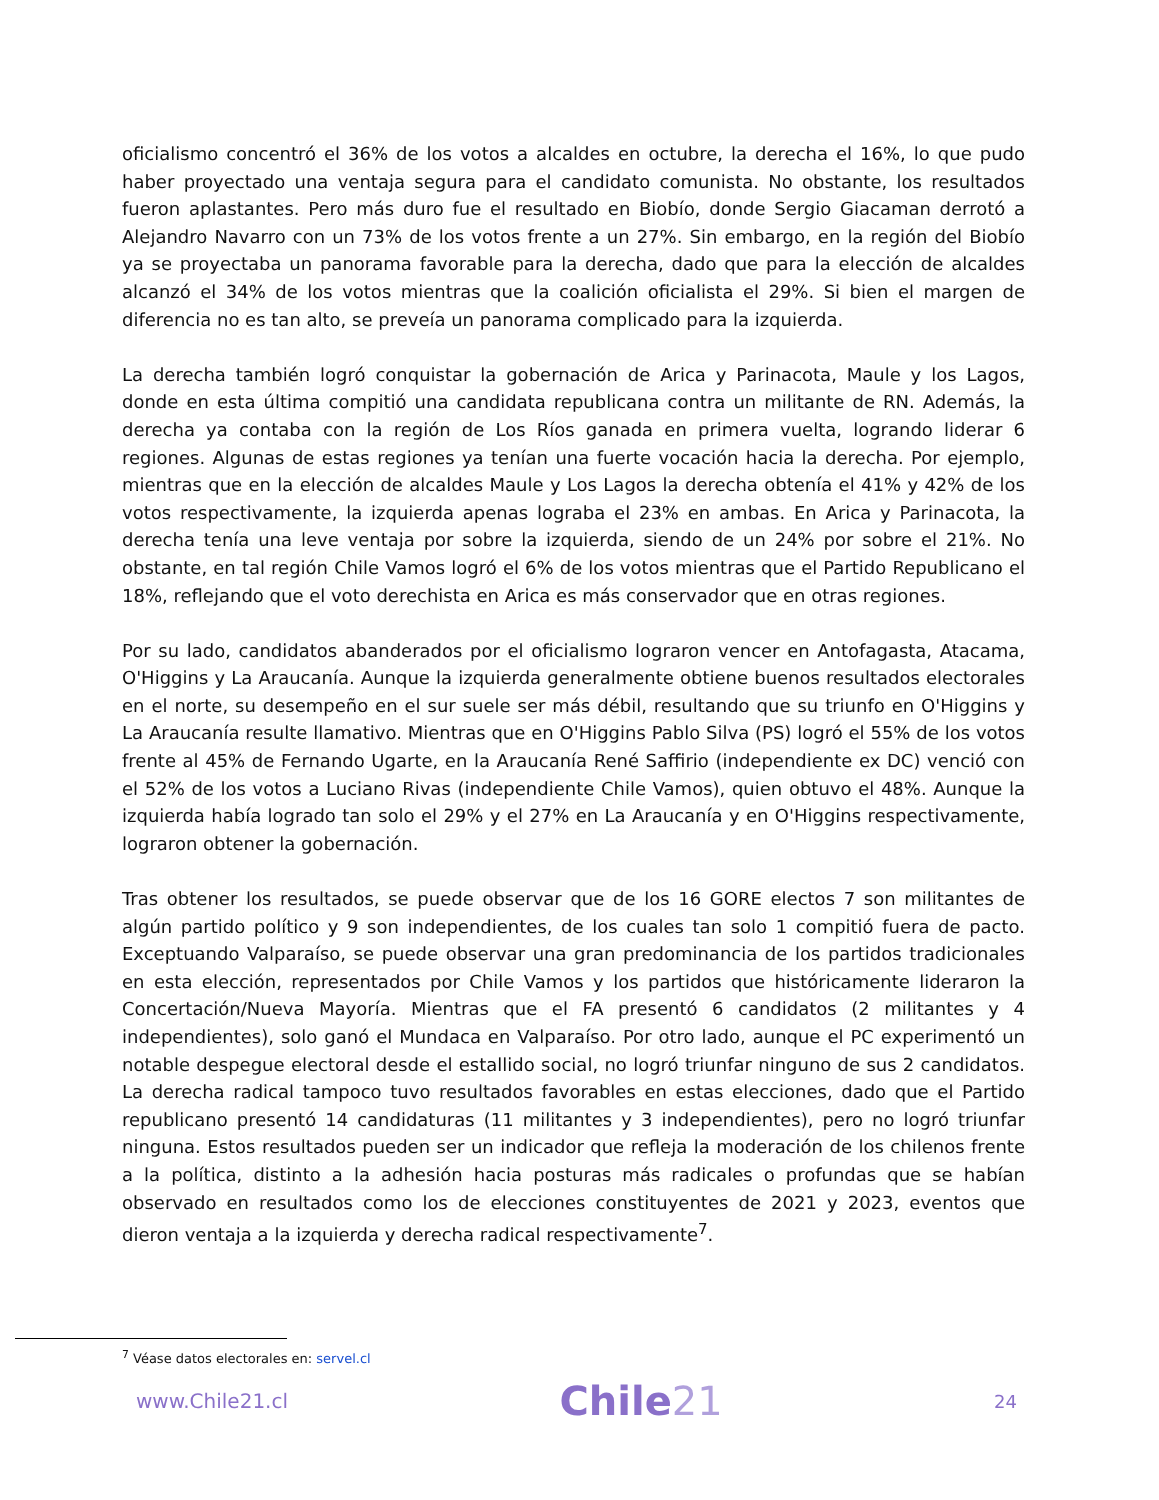oficialismo concentró el 36% de los votos a alcaldes en octubre, la derecha el 16%, lo que pudo haber proyectado una ventaja segura para el candidato comunista. No obstante, los resultados fueron aplastantes. Pero más duro fue el resultado en Biobío, donde Sergio Giacaman derrotó a Alejandro Navarro con un 73% de los votos frente a un 27%. Sin embargo, en la región del Biobío ya se proyectaba un panorama favorable para la derecha, dado que para la elección de alcaldes alcanzó el 34% de los votos mientras que la coalición oficialista el 29%. Si bien el margen de diferencia no es tan alto, se preveía un panorama complicado para la izquierda.
La derecha también logró conquistar la gobernación de Arica y Parinacota, Maule y los Lagos, donde en esta última compitió una candidata republicana contra un militante de RN. Además, la derecha ya contaba con la región de Los Ríos ganada en primera vuelta, logrando liderar 6 regiones. Algunas de estas regiones ya tenían una fuerte vocación hacia la derecha. Por ejemplo, mientras que en la elección de alcaldes Maule y Los Lagos la derecha obtenía el 41% y 42% de los votos respectivamente, la izquierda apenas lograba el 23% en ambas. En Arica y Parinacota, la derecha tenía una leve ventaja por sobre la izquierda, siendo de un 24% por sobre el 21%. No obstante, en tal región Chile Vamos logró el 6% de los votos mientras que el Partido Republicano el 18%, reflejando que el voto derechista en Arica es más conservador que en otras regiones.
Por su lado, candidatos abanderados por el oficialismo lograron vencer en Antofagasta, Atacama, O'Higgins y La Araucanía. Aunque la izquierda generalmente obtiene buenos resultados electorales en el norte, su desempeño en el sur suele ser más débil, resultando que su triunfo en O'Higgins y La Araucanía resulte llamativo. Mientras que en O'Higgins Pablo Silva (PS) logró el 55% de los votos frente al 45% de Fernando Ugarte, en la Araucanía René Saffirio (independiente ex DC) venció con el 52% de los votos a Luciano Rivas (independiente Chile Vamos), quien obtuvo el 48%. Aunque la izquierda había logrado tan solo el 29% y el 27% en La Araucanía y en O'Higgins respectivamente, lograron obtener la gobernación.
Tras obtener los resultados, se puede observar que de los 16 GORE electos 7 son militantes de algún partido político y 9 son independientes, de los cuales tan solo 1 compitió fuera de pacto. Exceptuando Valparaíso, se puede observar una gran predominancia de los partidos tradicionales en esta elección, representados por Chile Vamos y los partidos que históricamente lideraron la Concertación/Nueva Mayoría. Mientras que el FA presentó 6 candidatos (2 militantes y 4 independientes), solo ganó el Mundaca en Valparaíso. Por otro lado, aunque el PC experimentó un notable despegue electoral desde el estallido social, no logró triunfar ninguno de sus 2 candidatos. La derecha radical tampoco tuvo resultados favorables en estas elecciones, dado que el Partido republicano presentó 14 candidaturas (11 militantes y 3 independientes), pero no logró triunfar ninguna. Estos resultados pueden ser un indicador que refleja la moderación de los chilenos frente a la política, distinto a la adhesión hacia posturas más radicales o profundas que se habían observado en resultados como los de elecciones constituyentes de 2021 y 2023, eventos que dieron ventaja a la izquierda y derecha radical respectivamente<sup>7</sup>.
<sup>7</sup> Véase datos electorales en: servel.cl
www.Chile21.cl Chile21 24